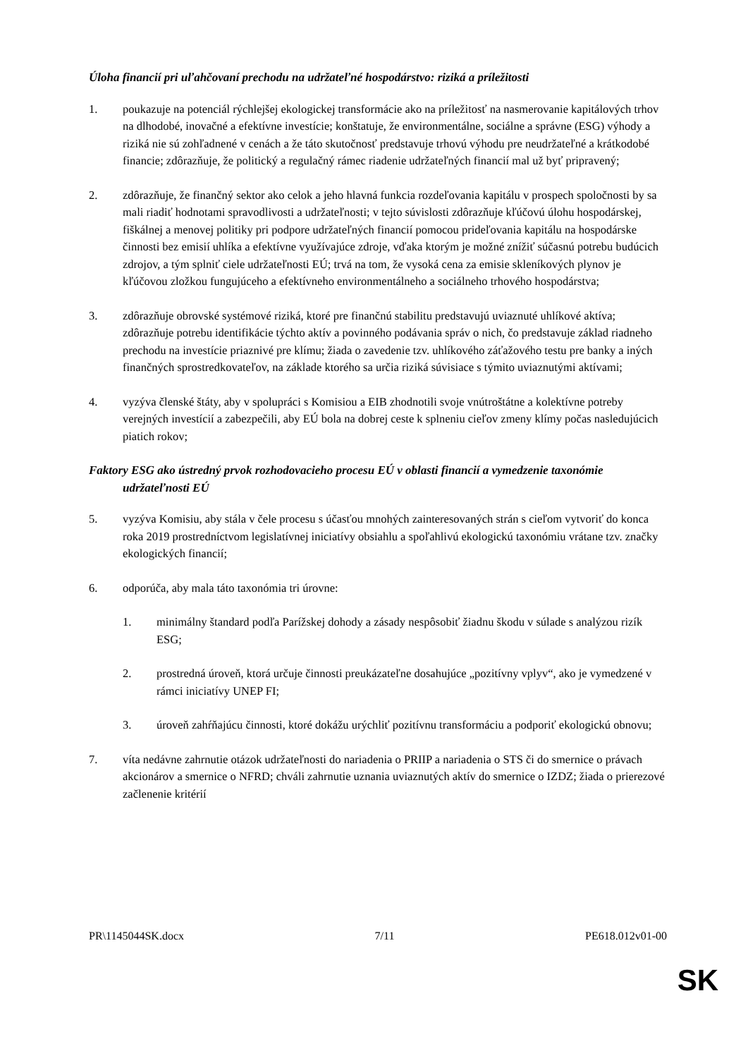Úloha financií pri uľahčovaní prechodu na udržateľné hospodárstvo: riziká a príležitosti
1. poukazuje na potenciál rýchlejšej ekologickej transformácie ako na príležitosť na nasmerovanie kapitálových trhov na dlhodobé, inovačné a efektívne investície; konštatuje, že environmentálne, sociálne a správne (ESG) výhody a riziká nie sú zohľadnené v cenách a že táto skutočnosť predstavuje trhovú výhodu pre neudržateľné a krátkodobé financie; zdôrazňuje, že politický a regulačný rámec riadenie udržateľných financií mal už byť pripravený;
2. zdôrazňuje, že finančný sektor ako celok a jeho hlavná funkcia rozdeľovania kapitálu v prospech spoločnosti by sa mali riadiť hodnotami spravodlivosti a udržateľnosti; v tejto súvislosti zdôrazňuje kľúčovú úlohu hospodárskej, fiškálnej a menovej politiky pri podpore udržateľných financií pomocou prideľovania kapitálu na hospodárske činnosti bez emisií uhlíka a efektívne využívajúce zdroje, vďaka ktorým je možné znížiť súčasnú potrebu budúcich zdrojov, a tým splniť ciele udržateľnosti EÚ; trvá na tom, že vysoká cena za emisie skleníkových plynov je kľúčovou zložkou fungujúceho a efektívneho environmentálneho a sociálneho trhového hospodárstva;
3. zdôrazňuje obrovské systémové riziká, ktoré pre finančnú stabilitu predstavujú uviaznuté uhlíkové aktíva; zdôrazňuje potrebu identifikácie týchto aktív a povinného podávania správ o nich, čo predstavuje základ riadneho prechodu na investície priaznivé pre klímu; žiada o zavedenie tzv. uhlíkového záťažového testu pre banky a iných finančných sprostredkovateľov, na základe ktorého sa určia riziká súvisiace s týmito uviaznutými aktívami;
4. vyzýva členské štáty, aby v spolupráci s Komisiou a EIB zhodnotili svoje vnútroštátne a kolektívne potreby verejných investícií a zabezpečili, aby EÚ bola na dobrej ceste k splneniu cieľov zmeny klímy počas nasledujúcich piatich rokov;
Faktory ESG ako ústredný prvok rozhodovacieho procesu EÚ v oblasti financií a vymedzenie taxonómie udržateľnosti EÚ
5. vyzýva Komisiu, aby stála v čele procesu s účasťou mnohých zainteresovaných strán s cieľom vytvoriť do konca roka 2019 prostredníctvom legislatívnej iniciatívy obsiahlu a spoľahlivú ekologickú taxonómiu vrátane tzv. značky ekologických financií;
6. odporúča, aby mala táto taxonómia tri úrovne:
1. minimálny štandard podľa Parížskej dohody a zásady nespôsobiť žiadnu škodu v súlade s analýzou rizík ESG;
2. prostredná úroveň, ktorá určuje činnosti preukázateľne dosahujúce „pozitívny vplyv“, ako je vymedzené v rámci iniciatívy UNEP FI;
3. úroveň zahŕňajúcu činnosti, ktoré dokážu urýchliť pozitívnu transformáciu a podporiť ekologickú obnovu;
7. víta nedávne zahrnutie otázok udržateľnosti do nariadenia o PRIIP a nariadenia o STS či do smernice o právach akcionárov a smernice o NFRD; chváli zahrnutie uznania uviaznutých aktív do smernice o IZDZ; žiada o prierezové začlenenie kritérií
PR\1145044SK.docx 7/11 PE618.012v01-00
SK